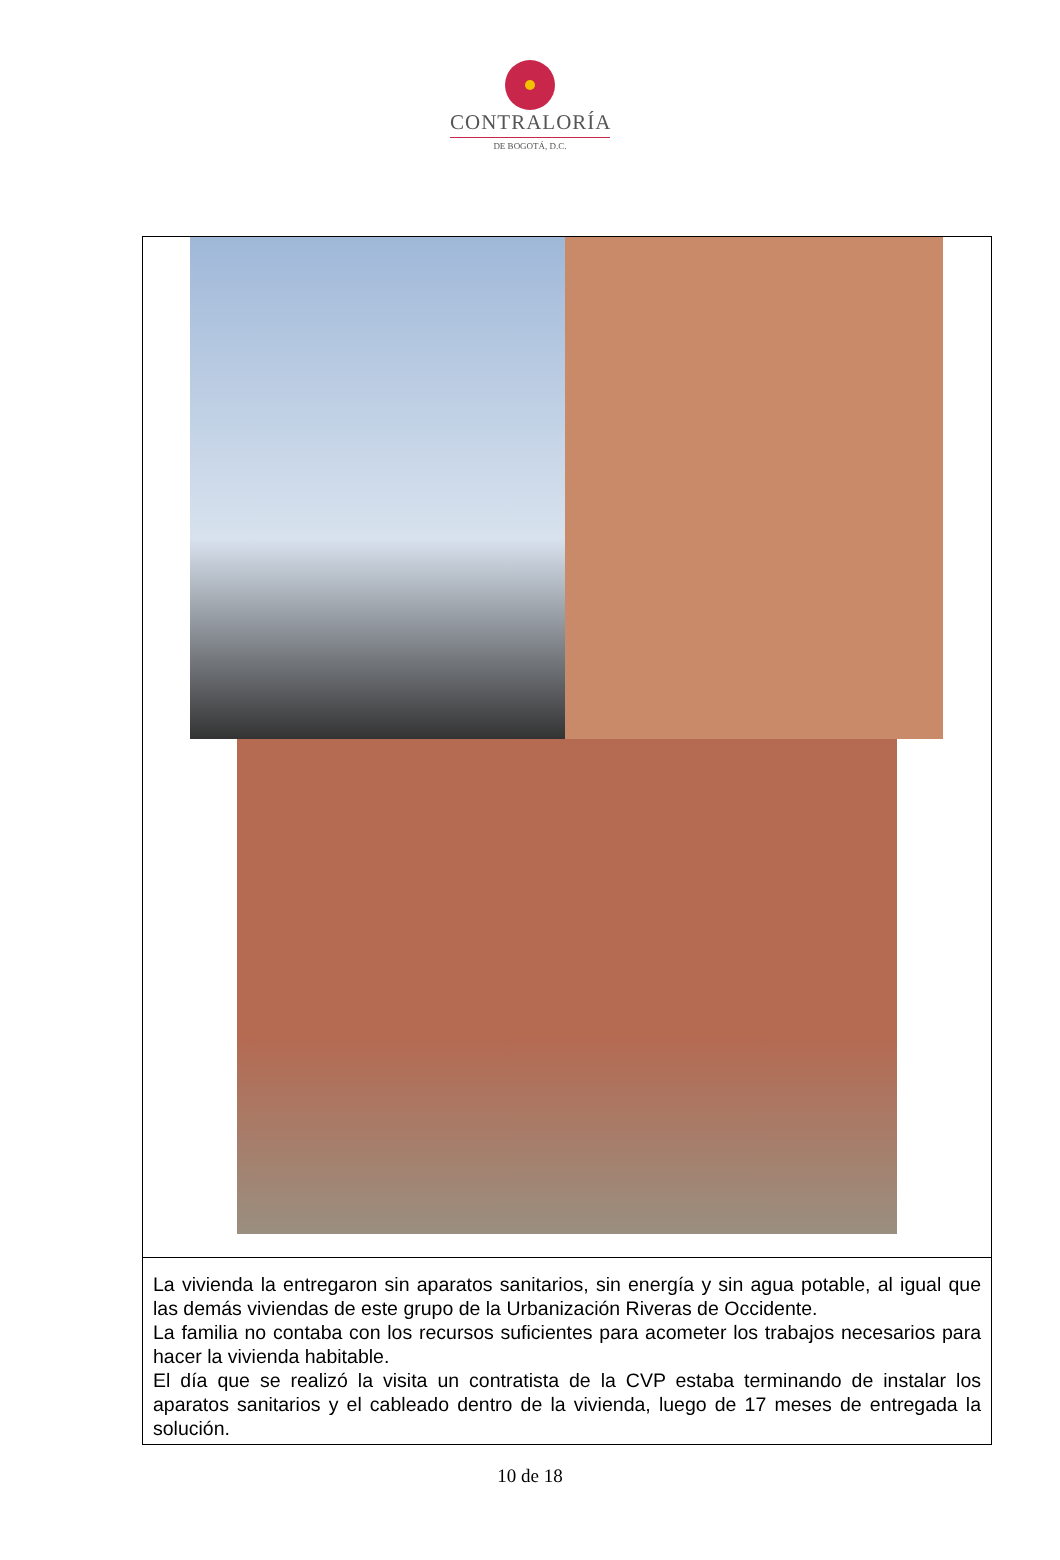CONTRALORÍA
DE BOGOTÁ, D.C.
La vivienda la entregaron sin aparatos sanitarios, sin energía y sin agua potable, al igual que las demás viviendas de este grupo de la Urbanización Riveras de Occidente.
La familia no contaba con los recursos suficientes para acometer los trabajos necesarios para hacer la vivienda habitable.
El día que se realizó la visita un contratista de la CVP estaba terminando de instalar los aparatos sanitarios y el cableado dentro de la vivienda, luego de 17 meses de entregada la solución.
10 de 18